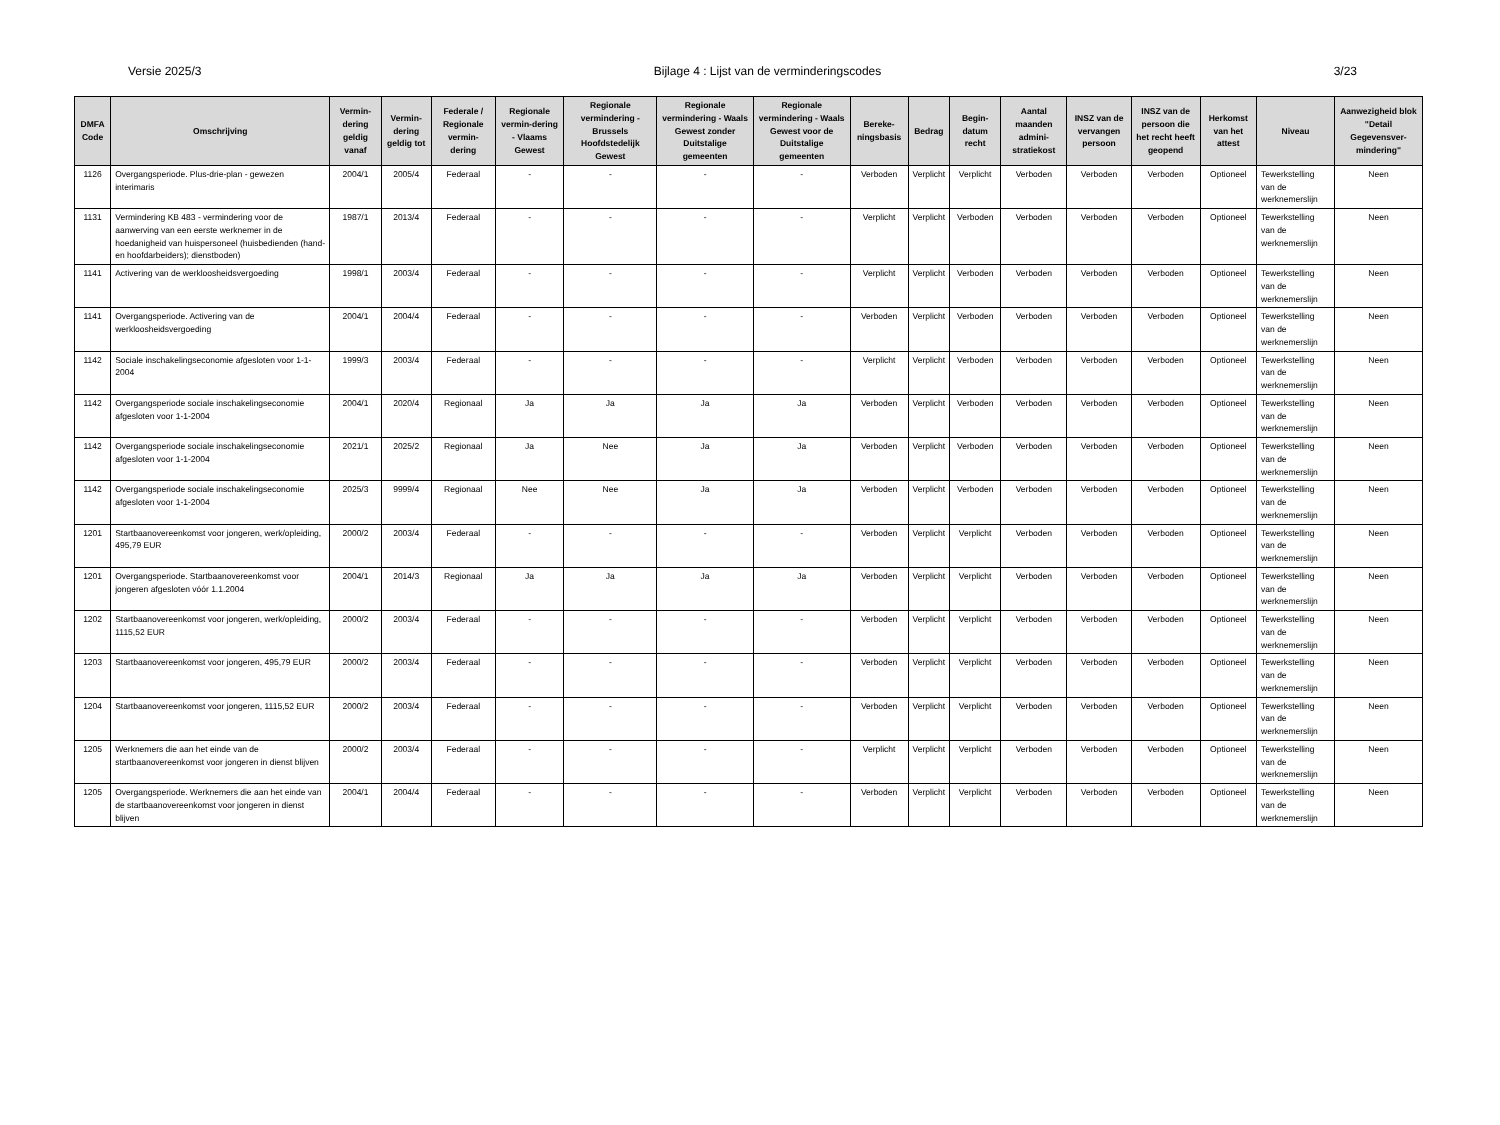Versie 2025/3 Bijlage 4 : Lijst van de verminderingscodes 3/23
| DMFA Code | Omschrijving | Vermin-dering geldig vanaf | Vermin-dering geldig tot | Federale / Regionale vermin-dering | Regionale vermin-dering - Vlaams Gewest | Regionale vermindering - Brussels Hoofdstedelijk Gewest | Regionale vermindering - Waals Gewest zonder Duitstalige gemeenten | Regionale vermindering - Waals Gewest voor de Duitstalige gemeenten | Bereke-ningsbasis | Bedrag | Begin-datum recht | Aantal maanden admini-stratiekost | INSZ van de vervangen persoon | INSZ van de persoon die het recht heeft geopend | Herkomst van het attest | Niveau | Aanwezigheid blok "Detail Gegevensver-mindering" |
| --- | --- | --- | --- | --- | --- | --- | --- | --- | --- | --- | --- | --- | --- | --- | --- | --- | --- |
| 1126 | Overgangsperiode. Plus-drie-plan - gewezen interimaris | 2004/1 | 2005/4 | Federaal | - | - | - | - | Verboden | Verplicht | Verplicht | Verboden | Verboden | Verboden | Optioneel | Tewerkstelling van de werknemerslijn | Neen |
| 1131 | Vermindering KB 483 - vermindering voor de aanwerving van een eerste werknemer in de hoedanigheid van huispersoneel (huisbedienden (hand- en hoofdarbeiders); dienstboden) | 1987/1 | 2013/4 | Federaal | - | - | - | - | Verplicht | Verplicht | Verboden | Verboden | Verboden | Verboden | Optioneel | Tewerkstelling van de werknemerslijn | Neen |
| 1141 | Activering van de werkloosheidsvergoeding | 1998/1 | 2003/4 | Federaal | - | - | - | - | Verplicht | Verplicht | Verboden | Verboden | Verboden | Verboden | Optioneel | Tewerkstelling van de werknemerslijn | Neen |
| 1141 | Overgangsperiode. Activering van de werkloosheidsvergoeding | 2004/1 | 2004/4 | Federaal | - | - | - | - | Verboden | Verplicht | Verboden | Verboden | Verboden | Verboden | Optioneel | Tewerkstelling van de werknemerslijn | Neen |
| 1142 | Sociale inschakelingseconomie afgesloten voor 1-1-2004 | 1999/3 | 2003/4 | Federaal | - | - | - | - | Verplicht | Verplicht | Verboden | Verboden | Verboden | Verboden | Optioneel | Tewerkstelling van de werknemerslijn | Neen |
| 1142 | Overgangsperiode sociale inschakelingseconomie afgesloten voor 1-1-2004 | 2004/1 | 2020/4 | Regionaal | Ja | Ja | Ja | Ja | Verboden | Verplicht | Verboden | Verboden | Verboden | Verboden | Optioneel | Tewerkstelling van de werknemerslijn | Neen |
| 1142 | Overgangsperiode sociale inschakelingseconomie afgesloten voor 1-1-2004 | 2021/1 | 2025/2 | Regionaal | Ja | Nee | Ja | Ja | Verboden | Verplicht | Verboden | Verboden | Verboden | Verboden | Optioneel | Tewerkstelling van de werknemerslijn | Neen |
| 1142 | Overgangsperiode sociale inschakelingseconomie afgesloten voor 1-1-2004 | 2025/3 | 9999/4 | Regionaal | Nee | Nee | Ja | Ja | Verboden | Verplicht | Verboden | Verboden | Verboden | Verboden | Optioneel | Tewerkstelling van de werknemerslijn | Neen |
| 1201 | Startbaanovereenkomst voor jongeren, werk/opleiding, 495,79 EUR | 2000/2 | 2003/4 | Federaal | - | - | - | - | Verboden | Verplicht | Verplicht | Verboden | Verboden | Verboden | Optioneel | Tewerkstelling van de werknemerslijn | Neen |
| 1201 | Overgangsperiode. Startbaanovereenkomst voor jongeren afgesloten vóór 1.1.2004 | 2004/1 | 2014/3 | Regionaal | Ja | Ja | Ja | Ja | Verboden | Verplicht | Verplicht | Verboden | Verboden | Verboden | Optioneel | Tewerkstelling van de werknemerslijn | Neen |
| 1202 | Startbaanovereenkomst voor jongeren, werk/opleiding, 1115,52 EUR | 2000/2 | 2003/4 | Federaal | - | - | - | - | Verboden | Verplicht | Verplicht | Verboden | Verboden | Verboden | Optioneel | Tewerkstelling van de werknemerslijn | Neen |
| 1203 | Startbaanovereenkomst voor jongeren, 495,79 EUR | 2000/2 | 2003/4 | Federaal | - | - | - | - | Verboden | Verplicht | Verplicht | Verboden | Verboden | Verboden | Optioneel | Tewerkstelling van de werknemerslijn | Neen |
| 1204 | Startbaanovereenkomst voor jongeren, 1115,52 EUR | 2000/2 | 2003/4 | Federaal | - | - | - | - | Verboden | Verplicht | Verplicht | Verboden | Verboden | Verboden | Optioneel | Tewerkstelling van de werknemerslijn | Neen |
| 1205 | Werknemers die aan het einde van de startbaanovereenkomst voor jongeren in dienst blijven | 2000/2 | 2003/4 | Federaal | - | - | - | - | Verplicht | Verplicht | Verplicht | Verboden | Verboden | Verboden | Optioneel | Tewerkstelling van de werknemerslijn | Neen |
| 1205 | Overgangsperiode. Werknemers die aan het einde van de startbaanovereenkomst voor jongeren in dienst blijven | 2004/1 | 2004/4 | Federaal | - | - | - | - | Verboden | Verplicht | Verplicht | Verboden | Verboden | Verboden | Optioneel | Tewerkstelling van de werknemerslijn | Neen |